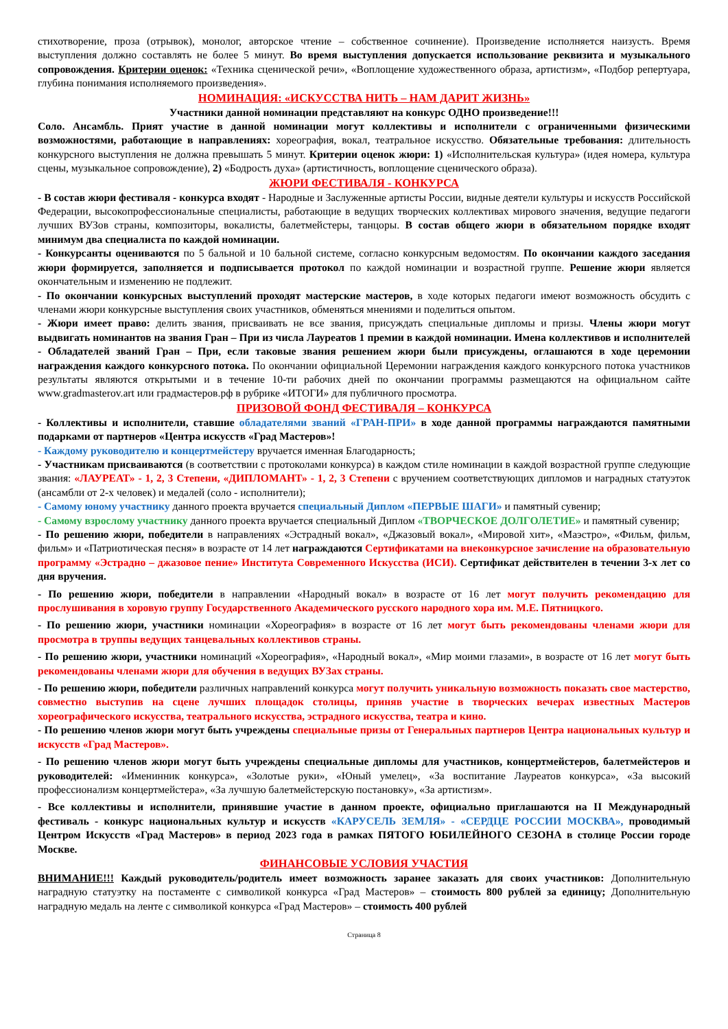стихотворение, проза (отрывок), монолог, авторское чтение – собственное сочинение). Произведение исполняется наизусть. Время выступления должно составлять не более 5 минут. Во время выступления допускается использование реквизита и музыкального сопровождения. Критерии оценок: «Техника сценической речи», «Воплощение художественного образа, артистизм», «Подбор репертуара, глубина понимания исполняемого произведения».
НОМИНАЦИЯ: «ИСКУССТВА НИТЬ – НАМ ДАРИТ ЖИЗНЬ»
Участники данной номинации представляют на конкурс ОДНО произведение!!!
Соло. Ансамбль. Прият участие в данной номинации могут коллективы и исполнители с ограниченными физическими возможностями, работающие в направлениях: хореография, вокал, театральное искусство. Обязательные требования: длительность конкурсного выступления не должна превышать 5 минут. Критерии оценок жюри: 1) «Исполнительская культура» (идея номера, культура сцены, музыкальное сопровождение), 2) «Бодрость духа» (артистичность, воплощение сценического образа).
ЖЮРИ ФЕСТИВАЛЯ - КОНКУРСА
- В состав жюри фестиваля - конкурса входят - Народные и Заслуженные артисты России, видные деятели культуры и искусств Российской Федерации, высокопрофессиональные специалисты, работающие в ведущих творческих коллективах мирового значения, ведущие педагоги лучших ВУЗов страны, композиторы, вокалисты, балетмейстеры, танцоры. В состав общего жюри в обязательном порядке входят минимум два специалиста по каждой номинации.
- Конкурсанты оцениваются по 5 бальной и 10 бальной системе, согласно конкурсным ведомостям. По окончании каждого заседания жюри формируется, заполняется и подписывается протокол по каждой номинации и возрастной группе. Решение жюри является окончательным и изменению не подлежит.
- По окончании конкурсных выступлений проходят мастерские мастеров, в ходе которых педагоги имеют возможность обсудить с членами жюри конкурсные выступления своих участников, обменяться мнениями и поделиться опытом.
- Жюри имеет право: делить звания, присваивать не все звания, присуждать специальные дипломы и призы. Члены жюри могут выдвигать номинантов на звания Гран – При из числа Лауреатов 1 премии в каждой номинации. Имена коллективов и исполнителей - Обладателей званий Гран – При, если таковые звания решением жюри были присуждены, оглашаются в ходе церемонии награждения каждого конкурсного потока. По окончании официальной Церемонии награждения каждого конкурсного потока участников результаты являются открытыми и в течение 10-ти рабочих дней по окончании программы размещаются на официальном сайте www.gradmasterov.art или градмастеров.рф в рубрике «ИТОГИ» для публичного просмотра.
ПРИЗОВОЙ ФОНД ФЕСТИВАЛЯ – КОНКУРСА
- Коллективы и исполнители, ставшие обладателями званий «ГРАН-ПРИ» в ходе данной программы награждаются памятными подарками от партнеров «Центра искусств «Град Мастеров»!
- Каждому руководителю и концертмейстеру вручается именная Благодарность;
- Участникам присваиваются (в соответствии с протоколами конкурса) в каждом стиле номинации в каждой возрастной группе следующие звания: «ЛАУРЕАТ» - 1, 2, 3 Степени, «ДИПЛОМАНТ» - 1, 2, 3 Степени с вручением соответствующих дипломов и наградных статуэток (ансамбли от 2-х человек) и медалей (соло - исполнители);
- Самому юному участнику данного проекта вручается специальный Диплом «ПЕРВЫЕ ШАГИ» и памятный сувенир;
- Самому взрослому участнику данного проекта вручается специальный Диплом «ТВОРЧЕСКОЕ ДОЛГОЛЕТИЕ» и памятный сувенир;
- По решению жюри, победители в направлениях «Эстрадный вокал», «Джазовый вокал», «Мировой хит», «Маэстро», «Фильм, фильм, фильм» и «Патриотическая песня» в возрасте от 14 лет награждаются Сертификатами на внеконкурсное зачисление на образовательную программу «Эстрадно – джазовое пение» Института Современного Искусства (ИСИ). Сертификат действителен в течении 3-х лет со дня вручения.
- По решению жюри, победители в направлении «Народный вокал» в возрасте от 16 лет могут получить рекомендацию для прослушивания в хоровую группу Государственного Академического русского народного хора им. М.Е. Пятницкого.
- По решению жюри, участники номинации «Хореография» в возрасте от 16 лет могут быть рекомендованы членами жюри для просмотра в труппы ведущих танцевальных коллективов страны.
- По решению жюри, участники номинаций «Хореография», «Народный вокал», «Мир моими глазами», в возрасте от 16 лет могут быть рекомендованы членами жюри для обучения в ведущих ВУЗах страны.
- По решению жюри, победители различных направлений конкурса могут получить уникальную возможность показать свое мастерство, совместно выступив на сцене лучших площадок столицы, приняв участие в творческих вечерах известных Мастеров хореографического искусства, театрального искусства, эстрадного искусства, театра и кино.
- По решению членов жюри могут быть учреждены специальные призы от Генеральных партнеров Центра национальных культур и искусств «Град Мастеров».
- По решению членов жюри могут быть учреждены специальные дипломы для участников, концертмейстеров, балетмейстеров и руководителей: «Именинник конкурса», «Золотые руки», «Юный умелец», «За воспитание Лауреатов конкурса», «За высокий профессионализм концертмейстера», «За лучшую балетмейстерскую постановку», «За артистизм».
- Все коллективы и исполнители, принявшие участие в данном проекте, официально приглашаются на II Международный фестиваль - конкурс национальных культур и искусств «КАРУСЕЛЬ ЗЕМЛЯ» - «СЕРДЦЕ РОССИИ МОСКВА», проводимый Центром Искусств «Град Мастеров» в период 2023 года в рамках ПЯТОГО ЮБИЛЕЙНОГО СЕЗОНА в столице России городе Москве.
ФИНАНСОВЫЕ УСЛОВИЯ УЧАСТИЯ
ВНИМАНИЕ!!! Каждый руководитель/родитель имеет возможность заранее заказать для своих участников: Дополнительную наградную статуэтку на постаменте с символикой конкурса «Град Мастеров» – стоимость 800 рублей за единицу; Дополнительную наградную медаль на ленте с символикой конкурса «Град Мастеров» – стоимость 400 рублей
Страница 8